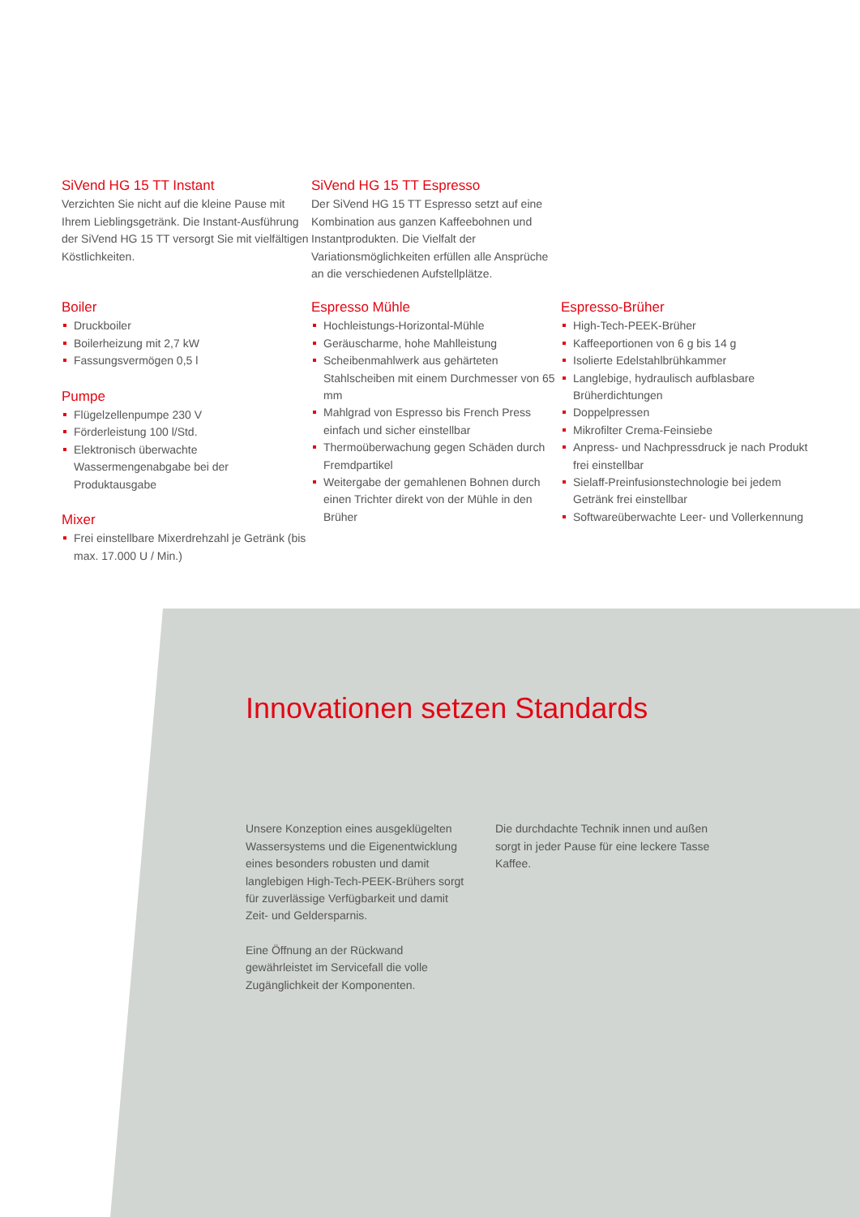SiVend HG 15 TT Instant
Verzichten Sie nicht auf die kleine Pause mit Ihrem Lieblingsgetränk. Die Instant-Ausführung der SiVend HG 15 TT versorgt Sie mit vielfältigen Köstlichkeiten.
SiVend HG 15 TT Espresso
Der SiVend HG 15 TT Espresso setzt auf eine Kombination aus ganzen Kaffeebohnen und Instantprodukten. Die Vielfalt der Variationsmöglichkeiten erfüllen alle Ansprüche an die verschiedenen Aufstellplätze.
Boiler
Druckboiler
Boilerheizung mit 2,7 kW
Fassungsvermögen 0,5 l
Pumpe
Flügelzellenpumpe 230 V
Förderleistung 100 l/Std.
Elektronisch überwachte Wassermengenabgabe bei der Produktausgabe
Mixer
Frei einstellbare Mixerdrehzahl je Getränk (bis max. 17.000 U / Min.)
Espresso Mühle
Hochleistungs-Horizontal-Mühle
Geräuscharme, hohe Mahlleistung
Scheibenmahlwerk aus gehärteten Stahlscheiben mit einem Durchmesser von 65 mm
Mahlgrad von Espresso bis French Press einfach und sicher einstellbar
Thermoüberwachung gegen Schäden durch Fremdpartikel
Weitergabe der gemahlenen Bohnen durch einen Trichter direkt von der Mühle in den Brüher
Espresso-Brüher
High-Tech-PEEK-Brüher
Kaffeeportionen von 6 g bis 14 g
Isolierte Edelstahlbrühkammer
Langlebige, hydraulisch aufblasbare Brüherdichtungen
Doppelpressen
Mikrofilter Crema-Feinsiebe
Anpress- und Nachpressdruck je nach Produkt frei einstellbar
Sielaff-Preinfusionstechnologie bei jedem Getränk frei einstellbar
Softwareüberwachte Leer- und Vollerkennung
Innovationen setzen Standards
Unsere Konzeption eines ausgeklügelten Wassersystems und die Eigenentwicklung eines besonders robusten und damit langlebigen High-Tech-PEEK-Brühers sorgt für zuverlässige Verfügbarkeit und damit Zeit- und Geldersparnis.
Eine Öffnung an der Rückwand gewährleistet im Servicefall die volle Zugänglichkeit der Komponenten.
Die durchdachte Technik innen und außen sorgt in jeder Pause für eine leckere Tasse Kaffee.